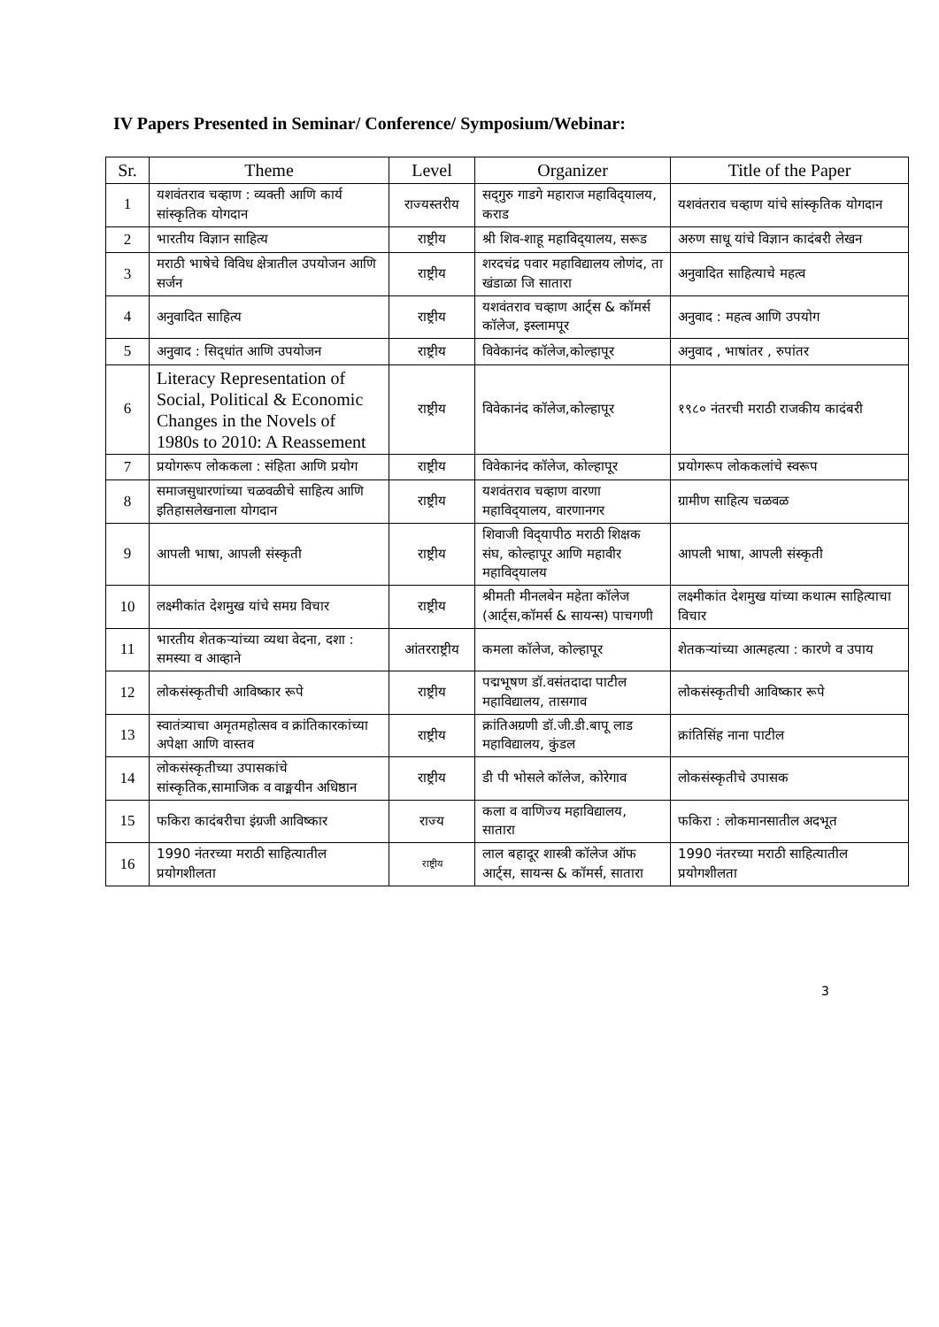IV Papers Presented in Seminar/ Conference/ Symposium/Webinar:
| Sr. | Theme | Level | Organizer | Title of the Paper |
| --- | --- | --- | --- | --- |
| 1 | यशवंतराव चव्हाण : व्यक्ती आणि कार्य सांस्कृतिक योगदान | राज्यस्तरीय | सद्‌गुरु गाडगे महाराज महाविद्‌यालय, कराड | यशवंतराव चव्हाण यांचे सांस्कृतिक योगदान |
| 2 | भारतीय विज्ञान साहित्य | राष्ट्रीय | श्री शिव-शाहू महाविद्‌यालय, सरूड | अरुण साधू यांचे विज्ञान कादंबरी लेखन |
| 3 | मराठी भाषेचे विविध क्षेत्रातील उपयोजन आणि सर्जन | राष्ट्रीय | शरदचंद्र पवार महाविद्यालय लोणंद, ता खंडाळा जि सातारा | अनुवादित साहित्याचे महत्व |
| 4 | अनुवादित साहित्य | राष्ट्रीय | यशवंतराव चव्हाण आर्ट्स & कॉमर्स कॉलेज, इस्लामपूर | अनुवाद : महत्व आणि उपयोग |
| 5 | अनुवाद : सिद्‌धांत आणि उपयोजन | राष्ट्रीय | विवेकानंद कॉलेज,कोल्हापूर | अनुवाद , भाषांतर , रुपांतर |
| 6 | Literacy Representation of Social, Political & Economic Changes in the Novels of 1980s to 2010: A Reassement | राष्ट्रीय | विवेकानंद कॉलेज,कोल्हापूर | १९८० नंतरची मराठी राजकीय कादंबरी |
| 7 | प्रयोगरूप लोककला : संहिता आणि प्रयोग | राष्ट्रीय | विवेकानंद कॉलेज, कोल्हापूर | प्रयोगरूप लोककलांचे स्वरूप |
| 8 | समाजसुधारणांच्या चळवळीचे साहित्य आणि इतिहासलेखनाला योगदान | राष्ट्रीय | यशवंतराव चव्हाण वारणा महाविद्‌यालय, वारणानगर | ग्रामीण साहित्य चळवळ |
| 9 | आपली भाषा, आपली संस्कृती | राष्ट्रीय | शिवाजी विद्‌यापीठ मराठी शिक्षक संघ, कोल्हापूर आणि महावीर महाविद्‌यालय | आपली भाषा, आपली संस्कृती |
| 10 | लक्ष्मीकांत देशमुख यांचे समग्र विचार | राष्ट्रीय | श्रीमती मीनलबेन महेता कॉलेज (आर्ट्स,कॉमर्स & सायन्स) पाचगणी | लक्ष्मीकांत देशमुख यांच्या कथात्म साहित्याचा विचार |
| 11 | भारतीय शेतकऱ्यांच्या व्यथा वेदना, दशा : समस्या व आव्हाने | आंतरराष्ट्रीय | कमला कॉलेज, कोल्हापूर | शेतकऱ्यांच्या आत्महत्या : कारणे व उपाय |
| 12 | लोकसंस्कृतीची आविष्कार रूपे | राष्ट्रीय | पद्मभूषण डॉ.वसंतदादा पाटील महाविद्यालय, तासगाव | लोकसंस्कृतीची आविष्कार रूपे |
| 13 | स्वातंत्र्याचा अमृतमहोत्सव व क्रांतिकारकांच्या अपेक्षा आणि वास्तव | राष्ट्रीय | क्रांतिअग्रणी डॉ.जी.डी.बापू लाड महाविद्यालय, कुंडल | क्रांतिसिंह नाना पाटील |
| 14 | लोकसंस्कृतीच्या उपासकांचे सांस्कृतिक,सामाजिक व वाङ्मयीन अधिष्ठान | राष्ट्रीय | डी पी भोसले कॉलेज, कोरेगाव | लोकसंस्कृतीचे उपासक |
| 15 | फकिरा कादंबरीचा इंग्रजी आविष्कार | राज्य | कला व वाणिज्य महाविद्यालय, सातारा | फकिरा : लोकमानसातील अदभूत |
| 16 | 1990 नंतरच्या मराठी साहित्यातील प्रयोगशीलता | राष्ट्रीय | लाल बहादूर शास्त्री कॉलेज ऑफ आर्ट्स, सायन्स & कॉमर्स, सातारा | 1990 नंतरच्या मराठी साहित्यातील प्रयोगशीलता |
3